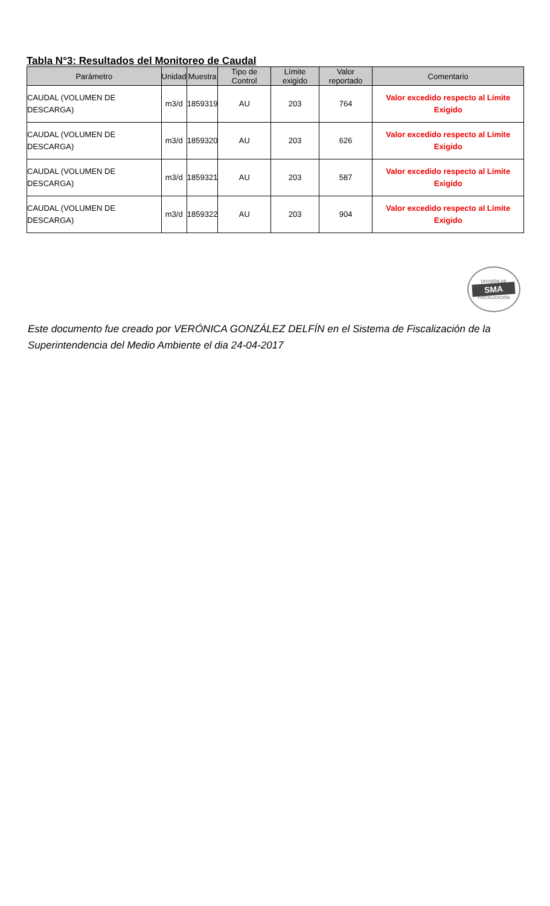Tabla N°3: Resultados del Monitoreo de Caudal
| Parámetro | Unidad | Muestra | Tipo de Control | Límite exigido | Valor reportado | Comentario |
| --- | --- | --- | --- | --- | --- | --- |
| CAUDAL (VOLUMEN DE DESCARGA) | m3/d | 1859319 | AU | 203 | 764 | Valor excedido respecto al Límite Exigido |
| CAUDAL (VOLUMEN DE DESCARGA) | m3/d | 1859320 | AU | 203 | 626 | Valor excedido respecto al Límite Exigido |
| CAUDAL (VOLUMEN DE DESCARGA) | m3/d | 1859321 | AU | 203 | 587 | Valor excedido respecto al Límite Exigido |
| CAUDAL (VOLUMEN DE DESCARGA) | m3/d | 1859322 | AU | 203 | 904 | Valor excedido respecto al Límite Exigido |
DIVISIÓN DE
SMA
FISCALIZACIÓN
Este documento fue creado por VERÓNICA GONZÁLEZ DELFÍN en el Sistema de Fiscalización de la Superintendencia del Medio Ambiente el dia 24-04-2017